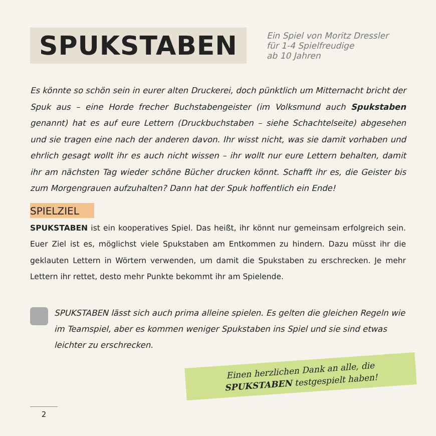SPUKSTABEN
Ein Spiel von Moritz Dressler
für 1-4 Spielfreudige
ab 10 Jahren
Es könnte so schön sein in eurer alten Druckerei, doch pünktlich um Mitternacht bricht der Spuk aus – eine Horde frecher Buchstabengeister (im Volksmund auch Spukstaben genannt) hat es auf eure Lettern (Druckbuchstaben – siehe Schachtelseite) abgesehen und sie tragen eine nach der anderen davon. Ihr wisst nicht, was sie damit vorhaben und ehrlich gesagt wollt ihr es auch nicht wissen – ihr wollt nur eure Lettern behalten, damit ihr am nächsten Tag wieder schöne Bücher drucken könnt. Schafft ihr es, die Geister bis zum Morgengrauen aufzuhalten? Dann hat der Spuk hoffentlich ein Ende!
SPIELZIEL
SPUKSTABEN ist ein kooperatives Spiel. Das heißt, ihr könnt nur gemeinsam erfolgreich sein. Euer Ziel ist es, möglichst viele Spukstaben am Entkommen zu hindern. Dazu müsst ihr die geklauten Lettern in Wörtern verwenden, um damit die Spukstaben zu erschrecken. Je mehr Lettern ihr rettet, desto mehr Punkte bekommt ihr am Spielende.
SPUKSTABEN lässt sich auch prima alleine spielen. Es gelten die gleichen Regeln wie im Teamspiel, aber es kommen weniger Spukstaben ins Spiel und sie sind etwas leichter zu erschrecken.
Einen herzlichen Dank an alle, die
SPUKSTABEN testgespielt haben!
2